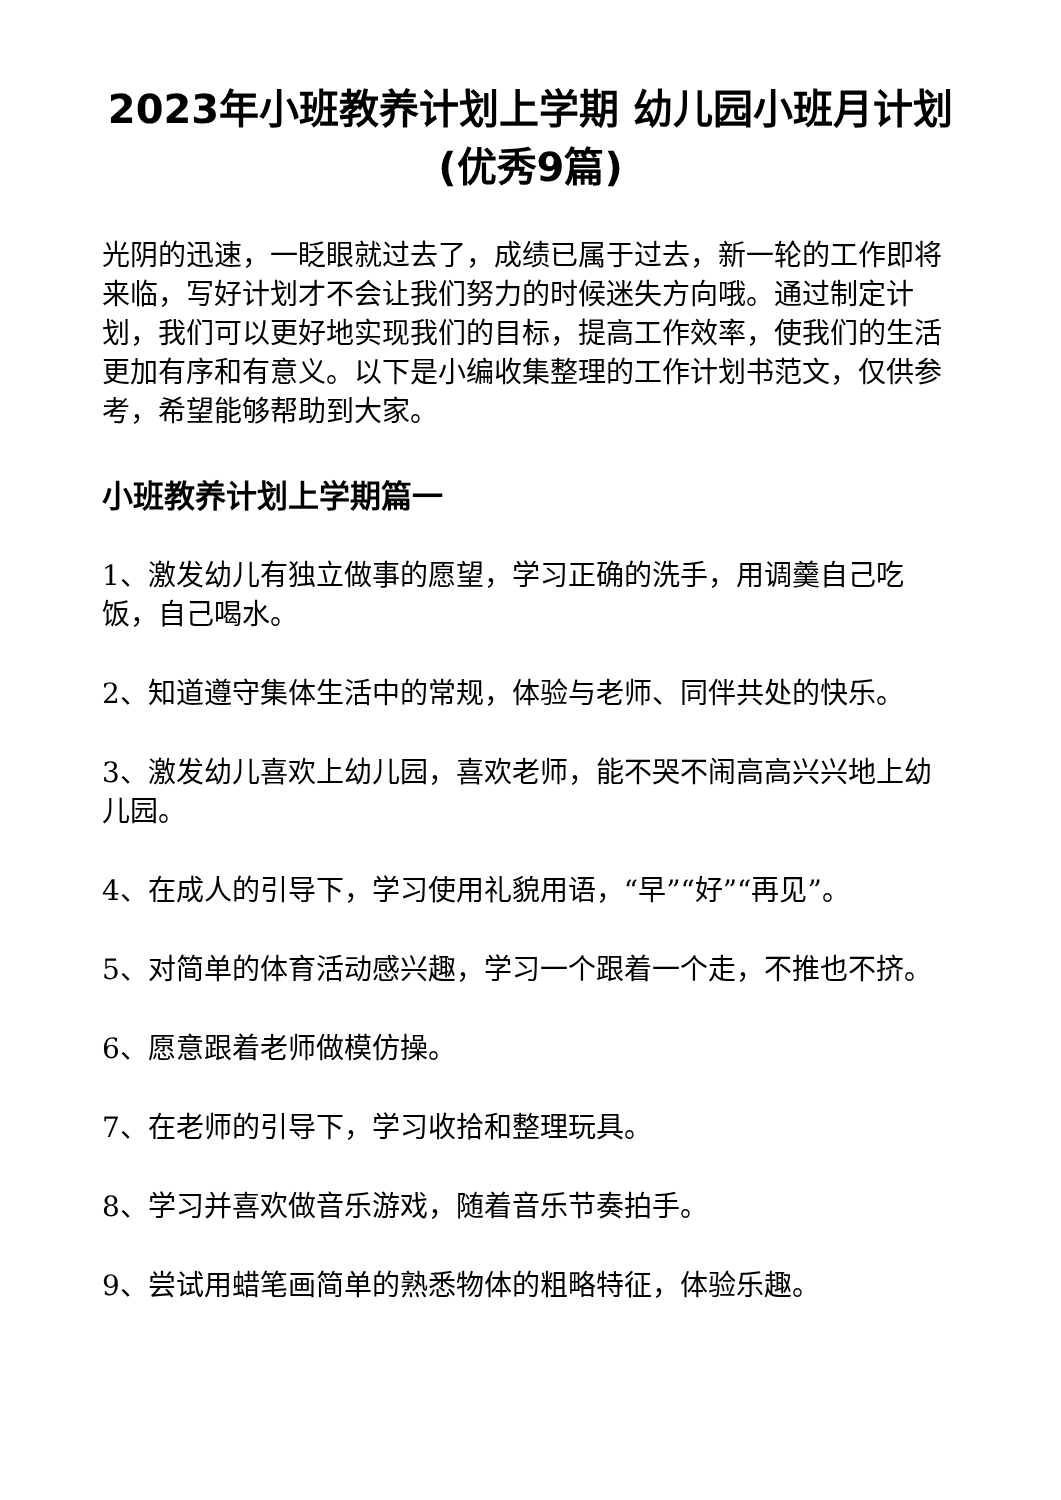2023年小班教养计划上学期 幼儿园小班月计划(优秀9篇)
光阴的迅速，一眨眼就过去了，成绩已属于过去，新一轮的工作即将来临，写好计划才不会让我们努力的时候迷失方向哦。通过制定计划，我们可以更好地实现我们的目标，提高工作效率，使我们的生活更加有序和有意义。以下是小编收集整理的工作计划书范文，仅供参考，希望能够帮助到大家。
小班教养计划上学期篇一
1、激发幼儿有独立做事的愿望，学习正确的洗手，用调羹自己吃饭，自己喝水。
2、知道遵守集体生活中的常规，体验与老师、同伴共处的快乐。
3、激发幼儿喜欢上幼儿园，喜欢老师，能不哭不闹高高兴兴地上幼儿园。
4、在成人的引导下，学习使用礼貌用语，“早”“好”“再见”。
5、对简单的体育活动感兴趣，学习一个跟着一个走，不推也不挤。
6、愿意跟着老师做模仿操。
7、在老师的引导下，学习收拾和整理玩具。
8、学习并喜欢做音乐游戏，随着音乐节奏拍手。
9、尝试用蜡笔画简单的熟悉物体的粗略特征，体验乐趣。